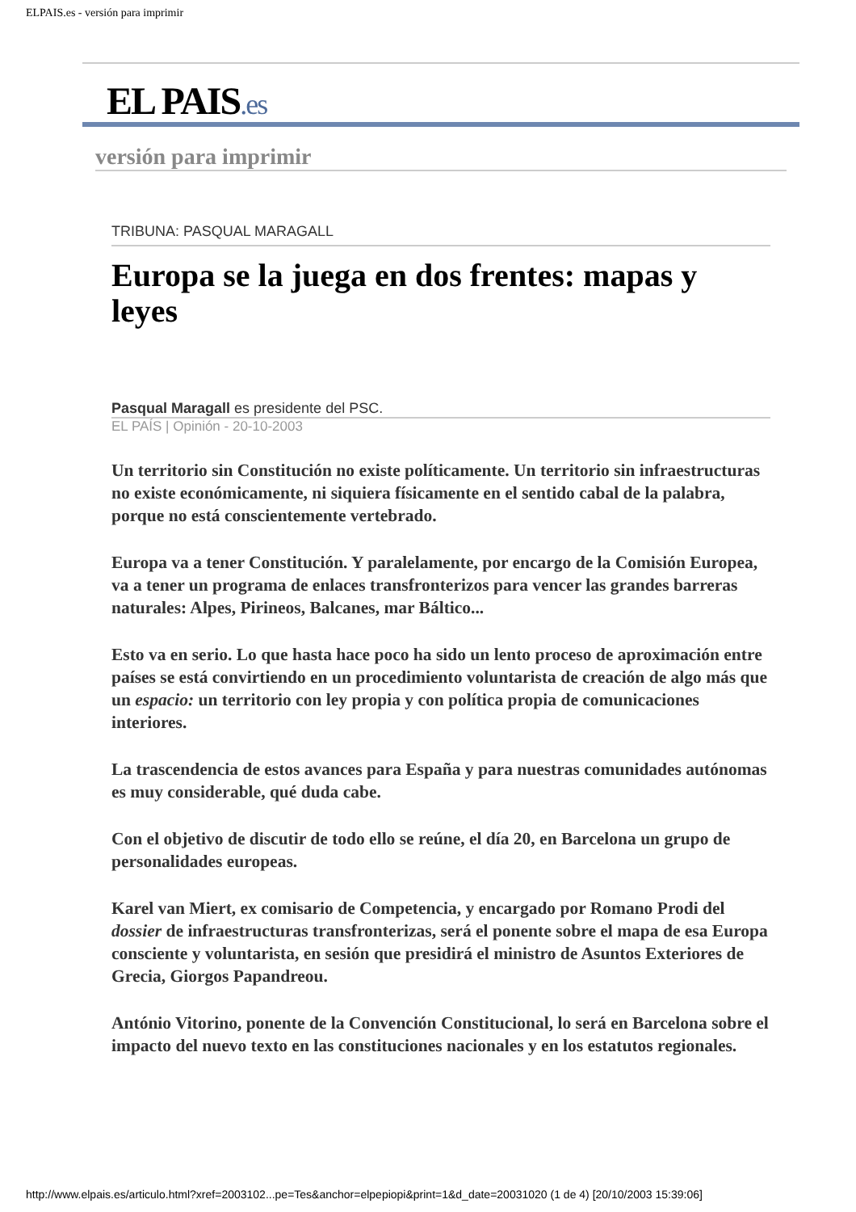ELPAIS.es - versión para imprimir
EL PAIS.es
versión para imprimir
TRIBUNA: PASQUAL MARAGALL
Europa se la juega en dos frentes: mapas y leyes
Pasqual Maragall es presidente del PSC.
EL PAÍS | Opinión - 20-10-2003
Un territorio sin Constitución no existe políticamente. Un territorio sin infraestructuras no existe económicamente, ni siquiera físicamente en el sentido cabal de la palabra, porque no está conscientemente vertebrado.
Europa va a tener Constitución. Y paralelamente, por encargo de la Comisión Europea, va a tener un programa de enlaces transfronterizos para vencer las grandes barreras naturales: Alpes, Pirineos, Balcanes, mar Báltico...
Esto va en serio. Lo que hasta hace poco ha sido un lento proceso de aproximación entre países se está convirtiendo en un procedimiento voluntarista de creación de algo más que un espacio: un territorio con ley propia y con política propia de comunicaciones interiores.
La trascendencia de estos avances para España y para nuestras comunidades autónomas es muy considerable, qué duda cabe.
Con el objetivo de discutir de todo ello se reúne, el día 20, en Barcelona un grupo de personalidades europeas.
Karel van Miert, ex comisario de Competencia, y encargado por Romano Prodi del dossier de infraestructuras transfronterizas, será el ponente sobre el mapa de esa Europa consciente y voluntarista, en sesión que presidirá el ministro de Asuntos Exteriores de Grecia, Giorgos Papandreou.
António Vitorino, ponente de la Convención Constitucional, lo será en Barcelona sobre el impacto del nuevo texto en las constituciones nacionales y en los estatutos regionales.
http://www.elpais.es/articulo.html?xref=2003102...pe=Tes&anchor=elpepiopi&print=1&d_date=20031020 (1 de 4) [20/10/2003 15:39:06]